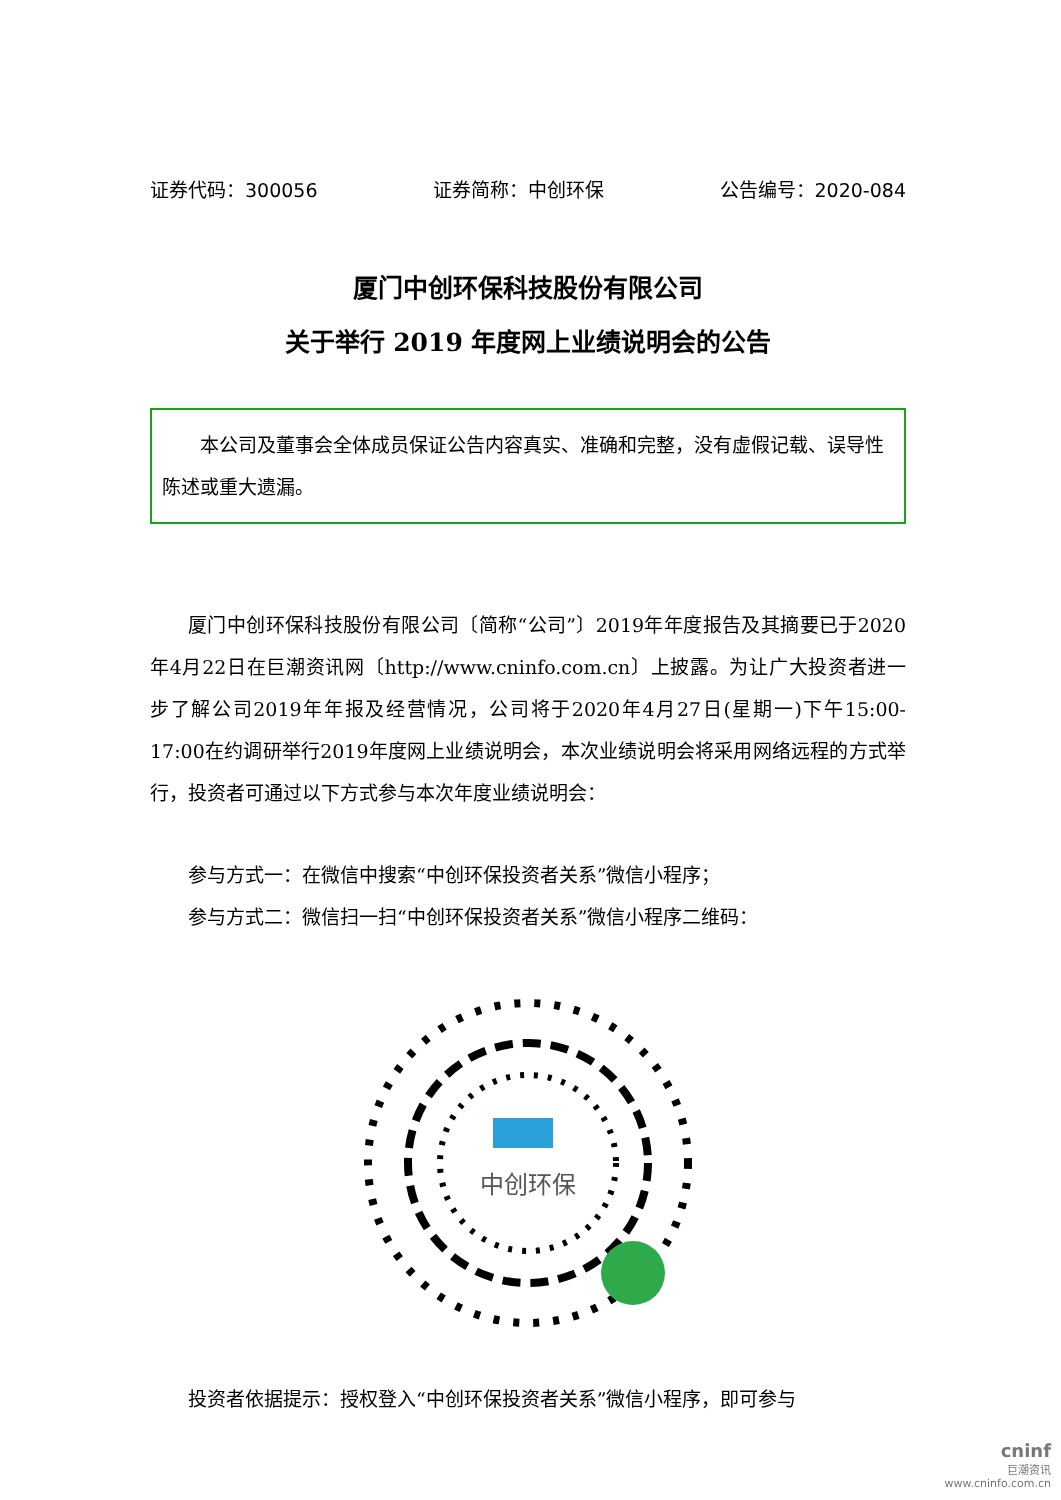证券代码：300056 证券简称：中创环保 公告编号：2020-084
厦门中创环保科技股份有限公司
关于举行 2019 年度网上业绩说明会的公告
　　本公司及董事会全体成员保证公告内容真实、准确和完整，没有虚假记载、误导性陈述或重大遗漏。
厦门中创环保科技股份有限公司〔简称“公司”〕2019年年度报告及其摘要已于2020年4月22日在巨潮资讯网〔http://www.cninfo.com.cn〕上披露。为让广大投资者进一步了解公司2019年年报及经营情况，公司将于2020年4月27日(星期一)下午15:00-17:00在约调研举行2019年度网上业绩说明会，本次业绩说明会将采用网络远程的方式举行，投资者可通过以下方式参与本次年度业绩说明会：
参与方式一：在微信中搜索“中创环保投资者关系”微信小程序；
参与方式二：微信扫一扫“中创环保投资者关系”微信小程序二维码：
中创环保
投资者依据提示：授权登入“中创环保投资者关系”微信小程序，即可参与
cninf
巨潮资讯
www.cninfo.com.cn